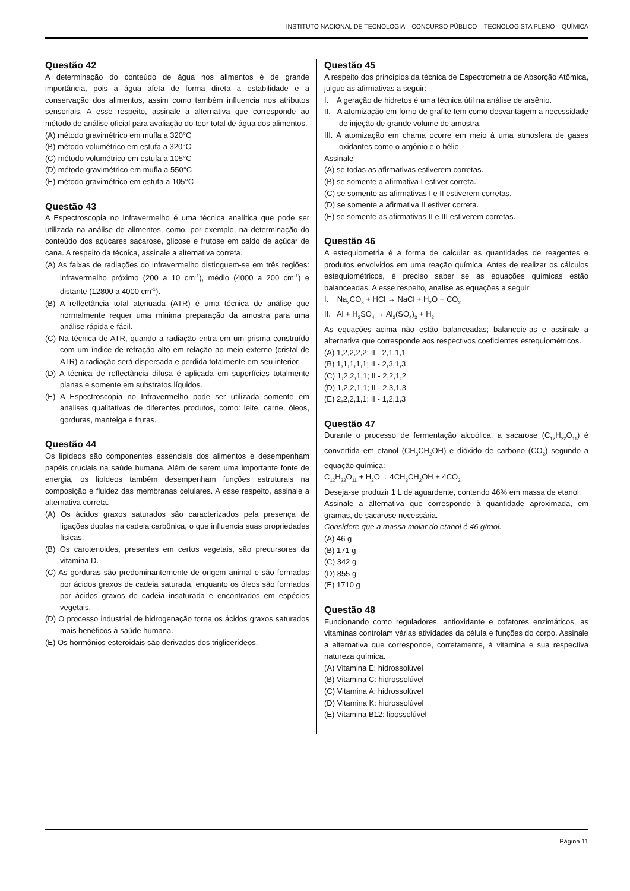INSTITUTO NACIONAL DE TECNOLOGIA – CONCURSO PÚBLICO – TECNOLOGISTA PLENO – QUÍMICA
Questão 42
A determinação do conteúdo de água nos alimentos é de grande importância, pois a água afeta de forma direta a estabilidade e a conservação dos alimentos, assim como também influencia nos atributos sensoriais. A esse respeito, assinale a alternativa que corresponde ao método de análise oficial para avaliação do teor total de água dos alimentos.
(A) método gravimétrico em mufla a 320°C
(B) método volumétrico em estufa a 320°C
(C) método volumétrico em estufa a 105°C
(D) método gravimétrico em mufla a 550°C
(E) método gravimétrico em estufa a 105°C
Questão 43
A Espectroscopia no Infravermelho é uma técnica analítica que pode ser utilizada na análise de alimentos, como, por exemplo, na determinação do conteúdo dos açúcares sacarose, glicose e frutose em caldo de açúcar de cana. A respeito da técnica, assinale a alternativa correta.
(A) As faixas de radiações do infravermelho distinguem-se em três regiões: infravermelho próximo (200 a 10 cm<sup>-1</sup>), médio (4000 a 200 cm<sup>-1</sup>) e distante (12800 a 4000 cm<sup>-1</sup>).
(B) A reflectância total atenuada (ATR) é uma técnica de análise que normalmente requer uma mínima preparação da amostra para uma análise rápida e fácil.
(C) Na técnica de ATR, quando a radiação entra em um prisma construído com um índice de refração alto em relação ao meio externo (cristal de ATR) a radiação será dispersada e perdida totalmente em seu interior.
(D) A técnica de reflectância difusa é aplicada em superfícies totalmente planas e somente em substratos líquidos.
(E) A Espectroscopia no Infravermelho pode ser utilizada somente em análises qualitativas de diferentes produtos, como: leite, carne, óleos, gorduras, manteiga e frutas.
Questão 44
Os lipídeos são componentes essenciais dos alimentos e desempenham papéis cruciais na saúde humana. Além de serem uma importante fonte de energia, os lipídeos também desempenham funções estruturais na composição e fluidez das membranas celulares. A esse respeito, assinale a alternativa correta.
(A) Os ácidos graxos saturados são caracterizados pela presença de ligações duplas na cadeia carbônica, o que influencia suas propriedades físicas.
(B) Os carotenoides, presentes em certos vegetais, são precursores da vitamina D.
(C) As gorduras são predominantemente de origem animal e são formadas por ácidos graxos de cadeia saturada, enquanto os óleos são formados por ácidos graxos de cadeia insaturada e encontrados em espécies vegetais.
(D) O processo industrial de hidrogenação torna os ácidos graxos saturados mais benéficos à saúde humana.
(E) Os hormônios esteroidais são derivados dos triglicerídeos.
Questão 45
A respeito dos princípios da técnica de Espectrometria de Absorção Atômica, julgue as afirmativas a seguir:
I. A geração de hidretos é uma técnica útil na análise de arsênio.
II. A atomização em forno de grafite tem como desvantagem a necessidade de injeção de grande volume de amostra.
III. A atomização em chama ocorre em meio à uma atmosfera de gases oxidantes como o argônio e o hélio.
Assinale
(A) se todas as afirmativas estiverem corretas.
(B) se somente a afirmativa I estiver correta.
(C) se somente as afirmativas I e II estiverem corretas.
(D) se somente a afirmativa II estiver correta.
(E) se somente as afirmativas II e III estiverem corretas.
Questão 46
A estequiometria é a forma de calcular as quantidades de reagentes e produtos envolvidos em uma reação química. Antes de realizar os cálculos estequiométricos, é preciso saber se as equações químicas estão balanceadas. A esse respeito, analise as equações a seguir:
I. Na<sub>2</sub>CO<sub>3</sub> + HCl → NaCl + H<sub>2</sub>O + CO<sub>2</sub>
II. Al + H<sub>2</sub>SO<sub>4</sub> → Al<sub>2</sub>(SO<sub>4</sub>)<sub>3</sub> + H<sub>2</sub>
As equações acima não estão balanceadas; balanceie-as e assinale a alternativa que corresponde aos respectivos coeficientes estequiométricos.
(A) 1,2,2,2,2; II - 2,1,1,1
(B) 1,1,1,1,1; II - 2,3,1,3
(C) 1,2,2,1,1; II - 2,2,1,2
(D) 1,2,2,1,1; II - 2,3,1,3
(E) 2,2,2,1,1; II - 1,2,1,3
Questão 47
Durante o processo de fermentação alcoólica, a sacarose (C<sub>12</sub>H<sub>22</sub>O<sub>11</sub>) é convertida em etanol (CH<sub>3</sub>CH<sub>2</sub>OH) e dióxido de carbono (CO<sub>2</sub>) segundo a equação química:
C<sub>12</sub>H<sub>22</sub>O<sub>11</sub> + H<sub>2</sub>O→ 4CH<sub>3</sub>CH<sub>2</sub>OH + 4CO<sub>2</sub>
Deseja-se produzir 1 L de aguardente, contendo 46% em massa de etanol.
Assinale a alternativa que corresponde à quantidade aproximada, em gramas, de sacarose necessária.
Considere que a massa molar do etanol é 46 g/mol.
(A) 46 g
(B) 171 g
(C) 342 g
(D) 855 g
(E) 1710 g
Questão 48
Funcionando como reguladores, antioxidante e cofatores enzimáticos, as vitaminas controlam várias atividades da célula e funções do corpo. Assinale a alternativa que corresponde, corretamente, à vitamina e sua respectiva natureza química.
(A) Vitamina E: hidrossolúvel
(B) Vitamina C: hidrossolúvel
(C) Vitamina A: hidrossolúvel
(D) Vitamina K: hidrossolúvel
(E) Vitamina B12: lipossolúvel
Página 11